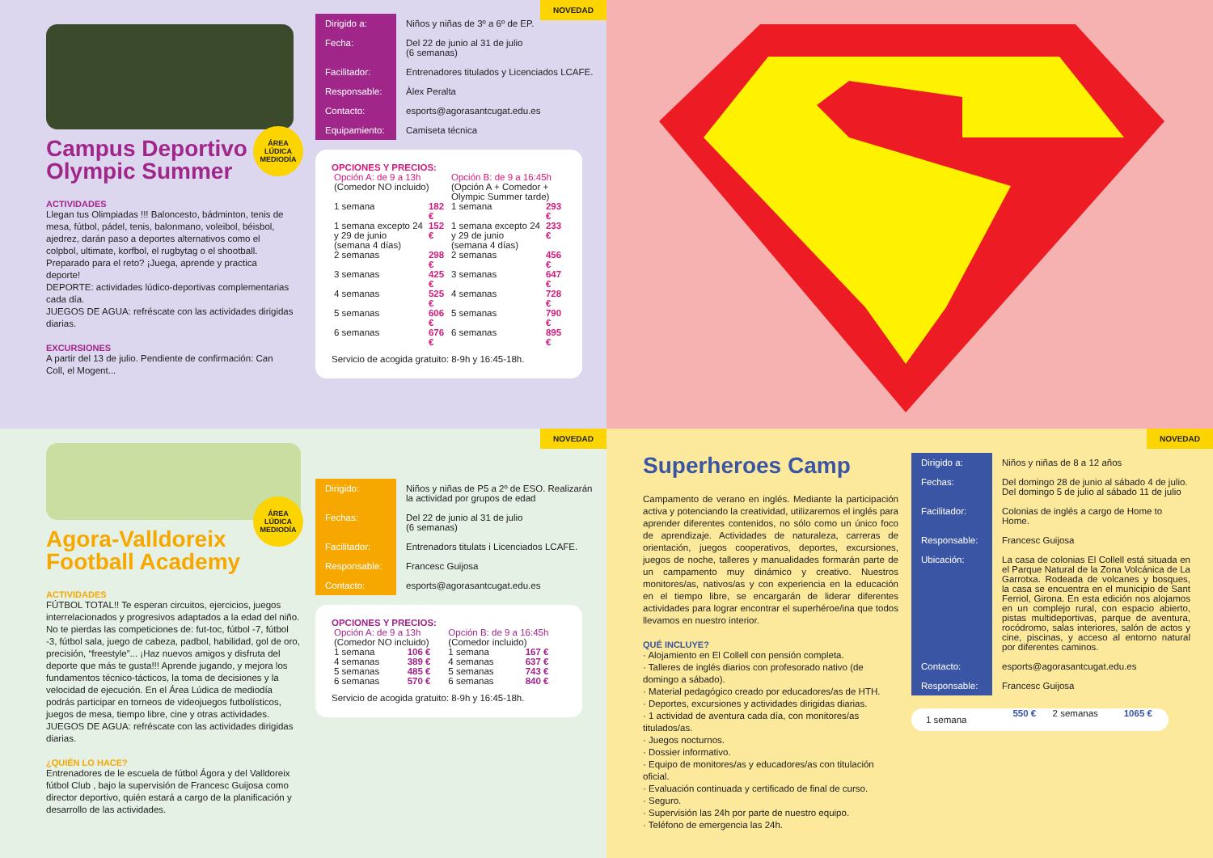NOVEDAD
ÁREA
LÚDICA
MEDIODÍA
Campus Deportivo Olympic Summer
ACTIVIDADES
Llegan tus Olimpiadas !!! Baloncesto, bádminton, tenis de mesa, fútbol, pádel, tenis, balonmano, voleibol, béisbol, ajedrez, darán paso a deportes alternativos como el colpbol, ultimate, korfbol, el rugbytag o el shootball. Preparado para el reto? ¡Juega, aprende y practica deporte!
DEPORTE: actividades lúdico-deportivas complementarias cada día.
JUEGOS DE AGUA: refréscate con las actividades dirigidas diarias.
EXCURSIONES
A partir del 13 de julio. Pendiente de confirmación: Can Coll, el Mogent...
Dirigido a:
Niños y niñas de 3º a 6º de EP.
Fecha:
Del 22 de junio al 31 de julio
(6 semanas)
Facilitador:
Entrenadores titulados y Licenciados LCAFE.
Responsable:
Àlex Peralta
Contacto:
esports@agorasantcugat.edu.es
Equipamiento:
Camiseta técnica
OPCIONES Y PRECIOS:
| Opción A: de 9 a 13h (Comedor NO incluido) | | Opción B: de 9 a 16:45h (Opción A + Comedor + Olympic Summer tarde) | |
| 1 semana | 182 € | 1 semana | 293 € |
| 1 semana excepto 24 y 29 de junio (semana 4 días) | 152 € | 1 semana excepto 24 y 29 de junio (semana 4 días) | 233 € |
| 2 semanas | 298 € | 2 semanas | 456 € |
| 3 semanas | 425 € | 3 semanas | 647 € |
| 4 semanas | 525 € | 4 semanas | 728 € |
| 5 semanas | 606 € | 5 semanas | 790 € |
| 6 semanas | 676 € | 6 semanas | 895 € |
Servicio de acogida gratuito: 8-9h y 16:45-18h.
NOVEDAD
ÁREA
LÚDICA
MEDIODÍA
Agora-Valldoreix Football Academy
ACTIVIDADES
FÚTBOL TOTAL!! Te esperan circuitos, ejercicios, juegos interrelacionados y progresivos adaptados a la edad del niño. No te pierdas las competiciones de: fut-toc, fútbol -7, fútbol -3, fútbol sala, juego de cabeza, padbol, habilidad, gol de oro, precisión, “freestyle”... ¡Haz nuevos amigos y disfruta del deporte que más te gusta!!! Aprende jugando, y mejora los fundamentos técnico-tácticos, la toma de decisiones y la velocidad de ejecución. En el Área Lúdica de mediodía podrás participar en torneos de videojuegos futbolísticos, juegos de mesa, tiempo libre, cine y otras actividades.
JUEGOS DE AGUA: refréscate con las actividades dirigidas diarias.
¿QUIÉN LO HACE?
Entrenadores de le escuela de fútbol Ágora y del Valldoreix fútbol Club , bajo la supervisión de Francesc Guijosa como director deportivo, quién estará a cargo de la planificación y desarrollo de las actividades.
Dirigido:
Niños y niñas de P5 a 2º de ESO. Realizarán la actividad por grupos de edad
Fechas:
Del 22 de junio al 31 de julio
(6 semanas)
Facilitador:
Entrenadors titulats i Licenciados LCAFE.
Responsable:
Francesc Guijosa
Contacto:
esports@agorasantcugat.edu.es
OPCIONES Y PRECIOS:
| Opción A: de 9 a 13h (Comedor NO incluido) | | Opción B: de 9 a 16:45h (Comedor incluido) | |
| 1 semana | 106 € | 1 semana | 167 € |
| 4 semanas | 389 € | 4 semanas | 637 € |
| 5 semanas | 485 € | 5 semanas | 743 € |
| 6 semanas | 570 € | 6 semanas | 840 € |
Servicio de acogida gratuito: 8-9h y 16:45-18h.
NOVEDAD
Superheroes Camp
Campamento de verano en inglés. Mediante la participación activa y potenciando la creatividad, utilizaremos el inglés para aprender diferentes contenidos, no sólo como un único foco de aprendizaje. Actividades de naturaleza, carreras de orientación, juegos cooperativos, deportes, excursiones, juegos de noche, talleres y manualidades formarán parte de un campamento muy dinámico y creativo. Nuestros monitores/as, nativos/as y con experiencia en la educación en el tiempo libre, se encargarán de liderar diferentes actividades para lograr encontrar el superhéroe/ina que todos llevamos en nuestro interior.
QUÉ INCLUYE?
· Alojamiento en El Collell con pensión completa.
· Talleres de inglés diarios con profesorado nativo (de domingo a sábado).
· Material pedagógico creado por educadores/as de HTH.
· Deportes, excursiones y actividades dirigidas diarias.
· 1 actividad de aventura cada día, con monitores/as titulados/as.
· Juegos nocturnos.
· Dossier informativo.
· Equipo de monitores/as y educadores/as con titulación oficial.
· Evaluación continuada y certificado de final de curso.
· Seguro.
· Supervisión las 24h por parte de nuestro equipo.
· Teléfono de emergencia las 24h.
Dirigido a:
Niños y niñas de 8 a 12 años
Fechas:
Del domingo 28 de junio al sábado 4 de julio. Del domingo 5 de julio al sábado 11 de julio
Facilitador:
Colonias de inglés a cargo de Home to Home.
Responsable:
Francesc Guijosa
Ubicación:
La casa de colonias El Collell está situada en el Parque Natural de la Zona Volcánica de La Garrotxa. Rodeada de volcanes y bosques, la casa se encuentra en el municipio de Sant Ferriol, Girona. En esta edición nos alojamos en un complejo rural, con espacio abierto, pistas multideportivas, parque de aventura, rocódromo, salas interiores, salón de actos y cine, piscinas, y acceso al entorno natural por diferentes caminos.
Contacto:
esports@agorasantcugat.edu.es
Responsable:
Francesc Guijosa
| 1 semana | 550 € | 2 semanas | 1065 € |